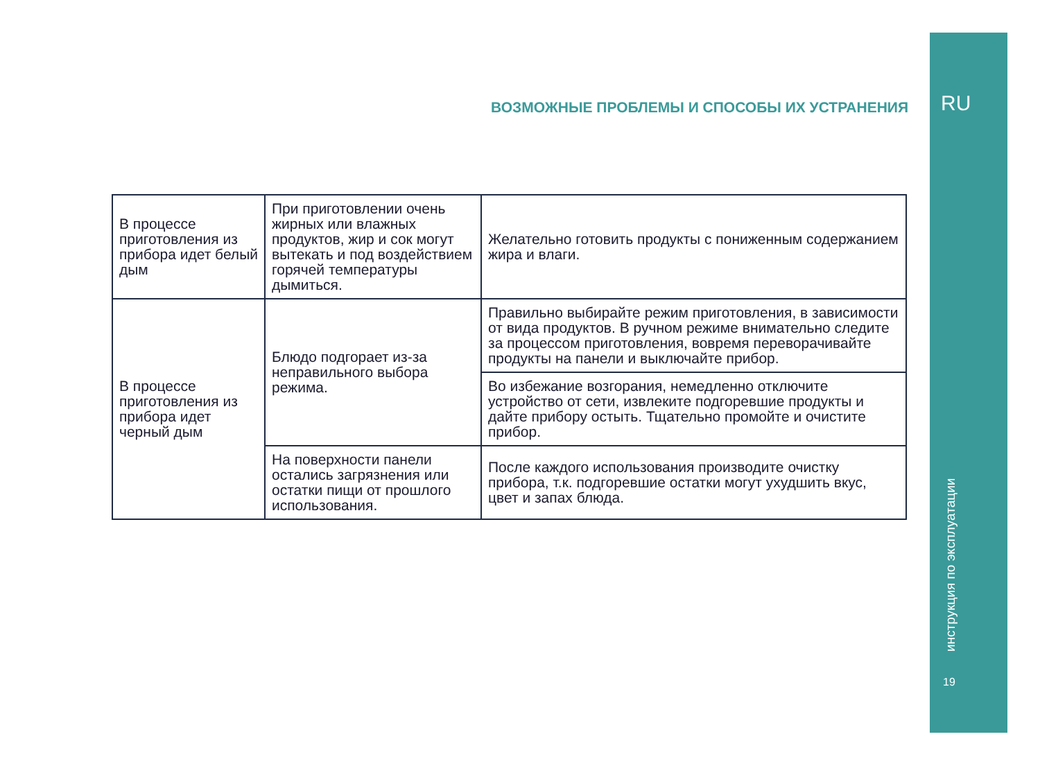ВОЗМОЖНЫЕ ПРОБЛЕМЫ И СПОСОБЫ ИХ УСТРАНЕНИЯ
| В процессе приготовления из прибора идет белый дым | При приготовлении очень жирных или влажных продуктов, жир и сок могут вытекать и под воздействием горячей температуры дымиться. | Желательно готовить продукты с пониженным содержанием жира и влаги. |
| В процессе приготовления из прибора идет черный дым | Блюдо подгорает из-за неправильного выбора режима. | Правильно выбирайте режим приготовления, в зависимости от вида продуктов. В ручном режиме внимательно следите за процессом приготовления, вовремя переворачивайте продукты на панели и выключайте прибор. |
| | | Во избежание возгорания, немедленно отключите устройство от сети, извлеките подгоревшие продукты и дайте прибору остыть. Тщательно промойте и очистите прибор. |
| | На поверхности панели остались загрязнения или остатки пищи от прошлого использования. | После каждого использования производите очистку прибора, т.к. подгоревшие остатки могут ухудшить вкус, цвет и запах блюда. |
RU
инструкция по эксплуатации
19